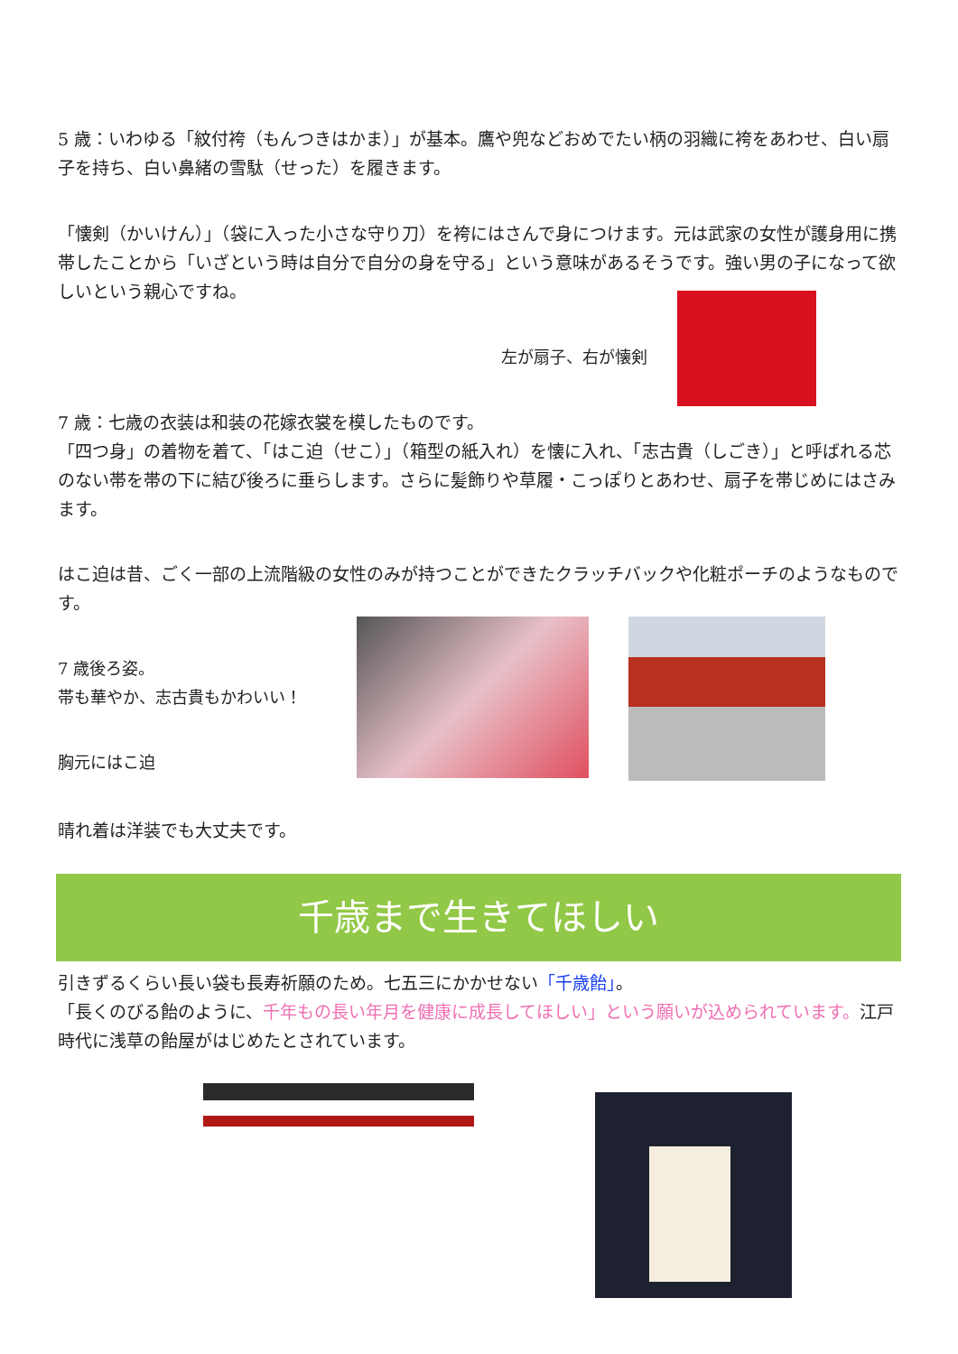5 歳：いわゆる「紋付袴（もんつきはかま）」が基本。鷹や兜などおめでたい柄の羽織に袴をあわせ、白い扇子を持ち、白い鼻緒の雪駄（せった）を履きます。
「懐剣（かいけん）」（袋に入った小さな守り刀）を袴にはさんで身につけます。元は武家の女性が護身用に携帯したことから「いざという時は自分で自分の身を守る」という意味があるそうです。強い男の子になって欲しいという親心ですね。
左が扇子、右が懐剣
7 歳：七歳の衣装は和装の花嫁衣裳を模したものです。
「四つ身」の着物を着て、「はこ迫（せこ）」（箱型の紙入れ）を懐に入れ、「志古貴（しごき）」と呼ばれる芯のない帯を帯の下に結び後ろに垂らします。さらに髪飾りや草履・こっぽりとあわせ、扇子を帯じめにはさみます。
はこ迫は昔、ごく一部の上流階級の女性のみが持つことができたクラッチバックや化粧ポーチのようなものです。
7 歳後ろ姿。
帯も華やか、志古貴もかわいい！
胸元にはこ迫
晴れ着は洋装でも大丈夫です。
千歳まで生きてほしい
引きずるくらい長い袋も長寿祈願のため。七五三にかかせない「千歳飴」。
「長くのびる飴のように、千年もの長い年月を健康に成長してほしい」という願いが込められています。江戸時代に浅草の飴屋がはじめたとされています。